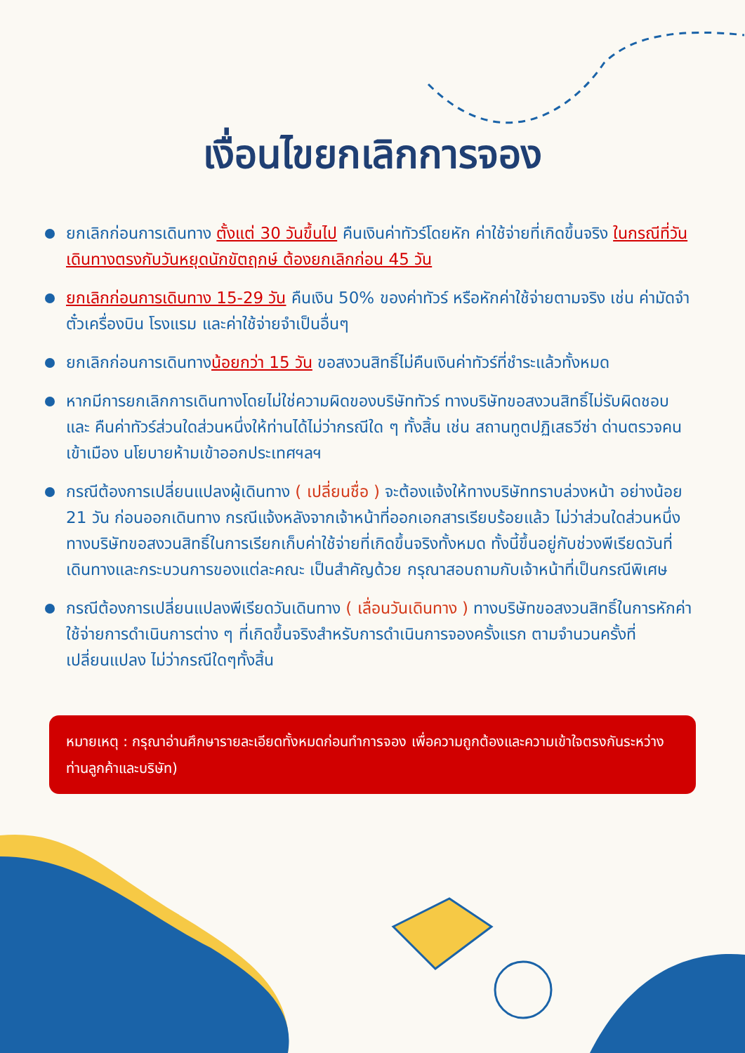เงื่อนไขยกเลิกการจอง
ยกเลิกก่อนการเดินทาง ตั้งแต่ 30 วันขึ้นไป คืนเงินค่าทัวร์โดยหัก ค่าใช้จ่ายที่เกิดขึ้นจริง ในกรณีที่วันเดินทางตรงกับวันหยุดนักขัตฤกษ์ ต้องยกเลิกก่อน 45 วัน
ยกเลิกก่อนการเดินทาง 15-29 วัน คืนเงิน 50% ของค่าทัวร์ หรือหักค่าใช้จ่ายตามจริง เช่น ค่ามัดจำตั๋วเครื่องบิน โรงแรม และค่าใช้จ่ายจำเป็นอื่นๆ
ยกเลิกก่อนการเดินทางน้อยกว่า 15 วัน ขอสงวนสิทธิ์ไม่คืนเงินค่าทัวร์ที่ชำระแล้วทั้งหมด
หากมีการยกเลิกการเดินทางโดยไม่ใช่ความผิดของบริษัททัวร์ ทางบริษัทขอสงวนสิทธิ์ไม่รับผิดชอบ และ คืนค่าทัวร์ส่วนใดส่วนหนึ่งให้ท่านได้ไม่ว่ากรณีใด ๆ ทั้งสิ้น เช่น สถานทูตปฏิเสธวีซ่า ด่านตรวจคนเข้าเมือง นโยบายห้ามเข้าออกประเทศฯลฯ
กรณีต้องการเปลี่ยนแปลงผู้เดินทาง ( เปลี่ยนชื่อ ) จะต้องแจ้งให้ทางบริษัททราบล่วงหน้า อย่างน้อย 21 วัน ก่อนออกเดินทาง กรณีแจ้งหลังจากเจ้าหน้าที่ออกเอกสารเรียบร้อยแล้ว ไม่ว่าส่วนใดส่วนหนึ่ง ทางบริษัทขอสงวนสิทธิ์ในการเรียกเก็บค่าใช้จ่ายที่เกิดขึ้นจริงทั้งหมด ทั้งนี้ขึ้นอยู่กับช่วงพีเรียดวันที่เดินทางและกระบวนการของแต่ละคณะ เป็นสำคัญด้วย กรุณาสอบถามกับเจ้าหน้าที่เป็นกรณีพิเศษ
กรณีต้องการเปลี่ยนแปลงพีเรียดวันเดินทาง ( เลื่อนวันเดินทาง ) ทางบริษัทขอสงวนสิทธิ์ในการหักค่าใช้จ่ายการดำเนินการต่าง ๆ ที่เกิดขึ้นจริงสำหรับการดำเนินการจองครั้งแรก ตามจำนวนครั้งที่เปลี่ยนแปลง ไม่ว่ากรณีใดๆทั้งสิ้น
หมายเหตุ : กรุณาอ่านศึกษารายละเอียดทั้งหมดก่อนทำการจอง เพื่อความถูกต้องและความเข้าใจตรงกันระหว่างท่านลูกค้าและบริษัท)